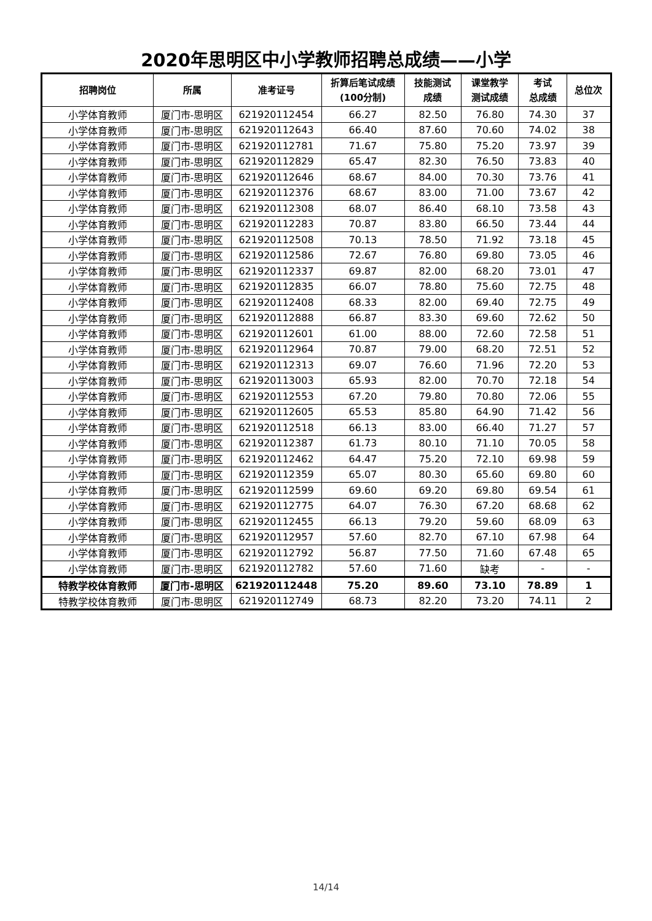2020年思明区中小学教师招聘总成绩——小学
| 招聘岗位 | 所属 | 准考证号 | 折算后笔试成绩 (100分制) | 技能测试 成绩 | 课堂教学 测试成绩 | 考试 总成绩 | 总位次 |
| --- | --- | --- | --- | --- | --- | --- | --- |
| 小学体育教师 | 厦门市-思明区 | 621920112454 | 66.27 | 82.50 | 76.80 | 74.30 | 37 |
| 小学体育教师 | 厦门市-思明区 | 621920112643 | 66.40 | 87.60 | 70.60 | 74.02 | 38 |
| 小学体育教师 | 厦门市-思明区 | 621920112781 | 71.67 | 75.80 | 75.20 | 73.97 | 39 |
| 小学体育教师 | 厦门市-思明区 | 621920112829 | 65.47 | 82.30 | 76.50 | 73.83 | 40 |
| 小学体育教师 | 厦门市-思明区 | 621920112646 | 68.67 | 84.00 | 70.30 | 73.76 | 41 |
| 小学体育教师 | 厦门市-思明区 | 621920112376 | 68.67 | 83.00 | 71.00 | 73.67 | 42 |
| 小学体育教师 | 厦门市-思明区 | 621920112308 | 68.07 | 86.40 | 68.10 | 73.58 | 43 |
| 小学体育教师 | 厦门市-思明区 | 621920112283 | 70.87 | 83.80 | 66.50 | 73.44 | 44 |
| 小学体育教师 | 厦门市-思明区 | 621920112508 | 70.13 | 78.50 | 71.92 | 73.18 | 45 |
| 小学体育教师 | 厦门市-思明区 | 621920112586 | 72.67 | 76.80 | 69.80 | 73.05 | 46 |
| 小学体育教师 | 厦门市-思明区 | 621920112337 | 69.87 | 82.00 | 68.20 | 73.01 | 47 |
| 小学体育教师 | 厦门市-思明区 | 621920112835 | 66.07 | 78.80 | 75.60 | 72.75 | 48 |
| 小学体育教师 | 厦门市-思明区 | 621920112408 | 68.33 | 82.00 | 69.40 | 72.75 | 49 |
| 小学体育教师 | 厦门市-思明区 | 621920112888 | 66.87 | 83.30 | 69.60 | 72.62 | 50 |
| 小学体育教师 | 厦门市-思明区 | 621920112601 | 61.00 | 88.00 | 72.60 | 72.58 | 51 |
| 小学体育教师 | 厦门市-思明区 | 621920112964 | 70.87 | 79.00 | 68.20 | 72.51 | 52 |
| 小学体育教师 | 厦门市-思明区 | 621920112313 | 69.07 | 76.60 | 71.96 | 72.20 | 53 |
| 小学体育教师 | 厦门市-思明区 | 621920113003 | 65.93 | 82.00 | 70.70 | 72.18 | 54 |
| 小学体育教师 | 厦门市-思明区 | 621920112553 | 67.20 | 79.80 | 70.80 | 72.06 | 55 |
| 小学体育教师 | 厦门市-思明区 | 621920112605 | 65.53 | 85.80 | 64.90 | 71.42 | 56 |
| 小学体育教师 | 厦门市-思明区 | 621920112518 | 66.13 | 83.00 | 66.40 | 71.27 | 57 |
| 小学体育教师 | 厦门市-思明区 | 621920112387 | 61.73 | 80.10 | 71.10 | 70.05 | 58 |
| 小学体育教师 | 厦门市-思明区 | 621920112462 | 64.47 | 75.20 | 72.10 | 69.98 | 59 |
| 小学体育教师 | 厦门市-思明区 | 621920112359 | 65.07 | 80.30 | 65.60 | 69.80 | 60 |
| 小学体育教师 | 厦门市-思明区 | 621920112599 | 69.60 | 69.20 | 69.80 | 69.54 | 61 |
| 小学体育教师 | 厦门市-思明区 | 621920112775 | 64.07 | 76.30 | 67.20 | 68.68 | 62 |
| 小学体育教师 | 厦门市-思明区 | 621920112455 | 66.13 | 79.20 | 59.60 | 68.09 | 63 |
| 小学体育教师 | 厦门市-思明区 | 621920112957 | 57.60 | 82.70 | 67.10 | 67.98 | 64 |
| 小学体育教师 | 厦门市-思明区 | 621920112792 | 56.87 | 77.50 | 71.60 | 67.48 | 65 |
| 小学体育教师 | 厦门市-思明区 | 621920112782 | 57.60 | 71.60 | 缺考 | - | - |
| 特教学校体育教师 | 厦门市-思明区 | 621920112448 | 75.20 | 89.60 | 73.10 | 78.89 | 1 |
| 特教学校体育教师 | 厦门市-思明区 | 621920112749 | 68.73 | 82.20 | 73.20 | 74.11 | 2 |
14/14